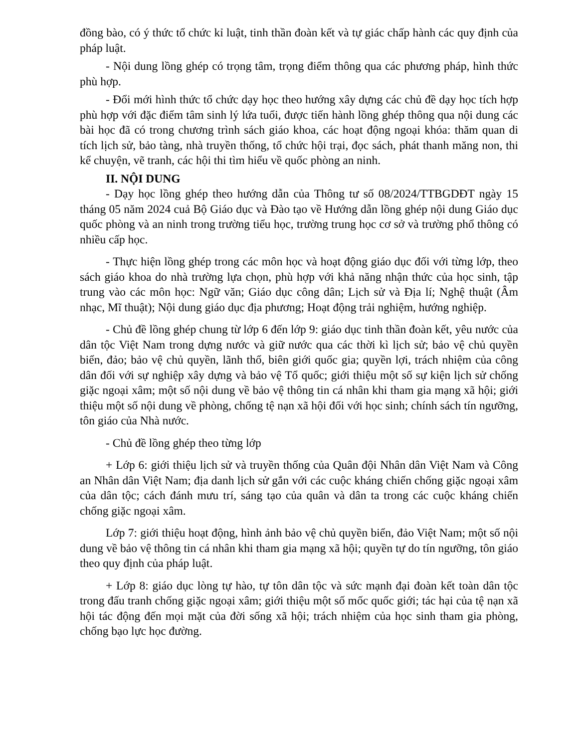đồng bào, có ý thức tổ chức kỉ luật, tinh thần đoàn kết và tự giác chấp hành các quy định của pháp luật.
- Nội dung lồng ghép có trọng tâm, trọng điểm thông qua các phương pháp, hình thức phù hợp.
- Đổi mới hình thức tổ chức dạy học theo hướng xây dựng các chủ đề dạy học tích hợp phù hợp với đặc điểm tâm sinh lý lứa tuổi, được tiến hành lồng ghép thông qua nội dung các bài học đã có trong chương trình sách giáo khoa, các hoạt động ngoại khóa: thăm quan di tích lịch sử, bảo tàng, nhà truyền thống, tổ chức hội trại, đọc sách, phát thanh măng non, thi kể chuyện, vẽ tranh, các hội thi tìm hiểu về quốc phòng an ninh.
II. NỘI DUNG
- Dạy học lồng ghép theo hướng dẫn của Thông tư số 08/2024/TTBGDĐT ngày 15 tháng 05 năm 2024 cuả Bộ Giáo dục và Đào tạo về Hướng dẫn lồng ghép nội dung Giáo dục quốc phòng và an ninh trong trường tiểu học, trường trung học cơ sở và trường phổ thông có nhiều cấp học.
- Thực hiện lồng ghép trong các môn học và hoạt động giáo dục đối với từng lớp, theo sách giáo khoa do nhà trường lựa chọn, phù hợp với khả năng nhận thức của học sinh, tập trung vào các môn học: Ngữ văn; Giáo dục công dân; Lịch sử và Địa lí; Nghệ thuật (Âm nhạc, Mĩ thuật); Nội dung giáo dục địa phương; Hoạt động trải nghiệm, hướng nghiệp.
- Chủ đề lồng ghép chung từ lớp 6 đến lớp 9: giáo dục tinh thần đoàn kết, yêu nước của dân tộc Việt Nam trong dựng nước và giữ nước qua các thời kì lịch sử; bảo vệ chủ quyền biển, đảo; bảo vệ chủ quyền, lãnh thổ, biên giới quốc gia; quyền lợi, trách nhiệm của công dân đối với sự nghiệp xây dựng và bảo vệ Tổ quốc; giới thiệu một số sự kiện lịch sử chống giặc ngoại xâm; một số nội dung về bảo vệ thông tin cá nhân khi tham gia mạng xã hội; giới thiệu một số nội dung về phòng, chống tệ nạn xã hội đối với học sinh; chính sách tín ngưỡng, tôn giáo của Nhà nước.
- Chủ đề lồng ghép theo từng lớp
+ Lớp 6: giới thiệu lịch sử và truyền thống của Quân đội Nhân dân Việt Nam và Công an Nhân dân Việt Nam; địa danh lịch sử gắn với các cuộc kháng chiến chống giặc ngoại xâm của dân tộc; cách đánh mưu trí, sáng tạo của quân và dân ta trong các cuộc kháng chiến chống giặc ngoại xâm.
Lớp 7: giới thiệu hoạt động, hình ảnh bảo vệ chủ quyền biển, đảo Việt Nam; một số nội dung về bảo vệ thông tin cá nhân khi tham gia mạng xã hội; quyền tự do tín ngưỡng, tôn giáo theo quy định của pháp luật.
+ Lớp 8: giáo dục lòng tự hào, tự tôn dân tộc và sức mạnh đại đoàn kết toàn dân tộc trong đấu tranh chống giặc ngoại xâm; giới thiệu một số mốc quốc giới; tác hại của tệ nạn xã hội tác động đến mọi mặt của đời sống xã hội; trách nhiệm của học sinh tham gia phòng, chống bạo lực học đường.